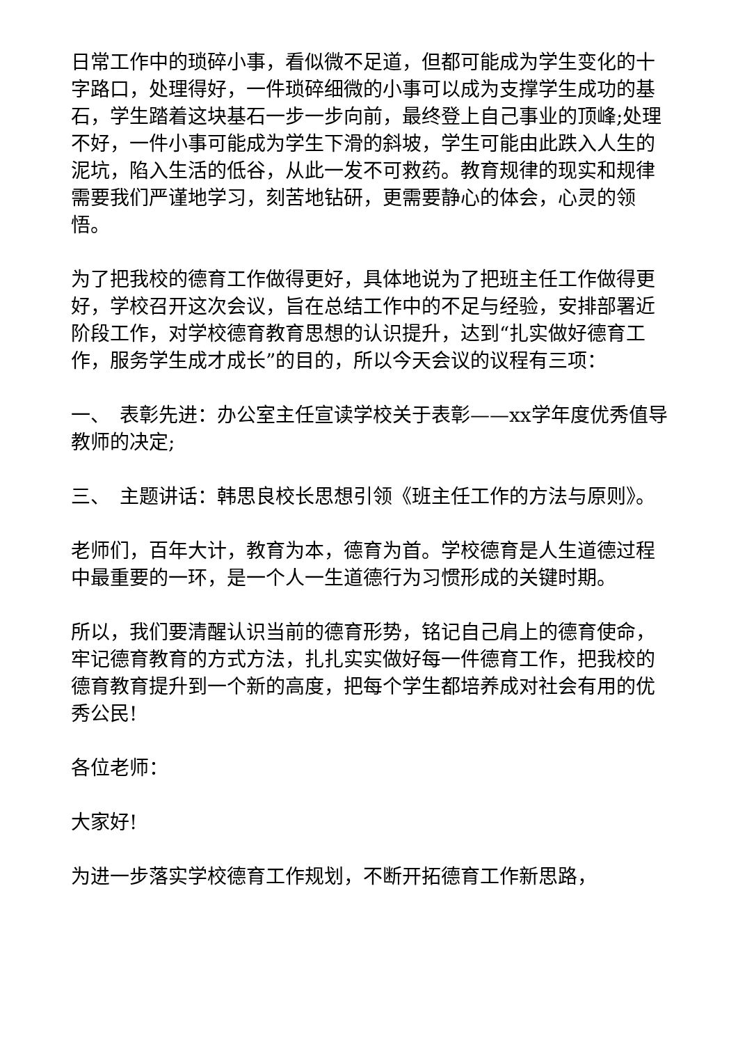日常工作中的琐碎小事，看似微不足道，但都可能成为学生变化的十字路口，处理得好，一件琐碎细微的小事可以成为支撑学生成功的基石，学生踏着这块基石一步一步向前，最终登上自己事业的顶峰;处理不好，一件小事可能成为学生下滑的斜坡，学生可能由此跌入人生的泥坑，陷入生活的低谷，从此一发不可救药。教育规律的现实和规律需要我们严谨地学习，刻苦地钻研，更需要静心的体会，心灵的领悟。
为了把我校的德育工作做得更好，具体地说为了把班主任工作做得更好，学校召开这次会议，旨在总结工作中的不足与经验，安排部署近阶段工作，对学校德育教育思想的认识提升，达到“扎实做好德育工作，服务学生成才成长”的目的，所以今天会议的议程有三项：
一、　表彰先进：办公室主任宣读学校关于表彰——xx学年度优秀值导教师的决定;
三、　主题讲话：韩思良校长思想引领《班主任工作的方法与原则》。
老师们，百年大计，教育为本，德育为首。学校德育是人生道德过程中最重要的一环，是一个人一生道德行为习惯形成的关键时期。
所以，我们要清醒认识当前的德育形势，铭记自己肩上的德育使命，牢记德育教育的方式方法，扎扎实实做好每一件德育工作，把我校的德育教育提升到一个新的高度，把每个学生都培养成对社会有用的优秀公民!
各位老师：
大家好!
为进一步落实学校德育工作规划，不断开拓德育工作新思路，